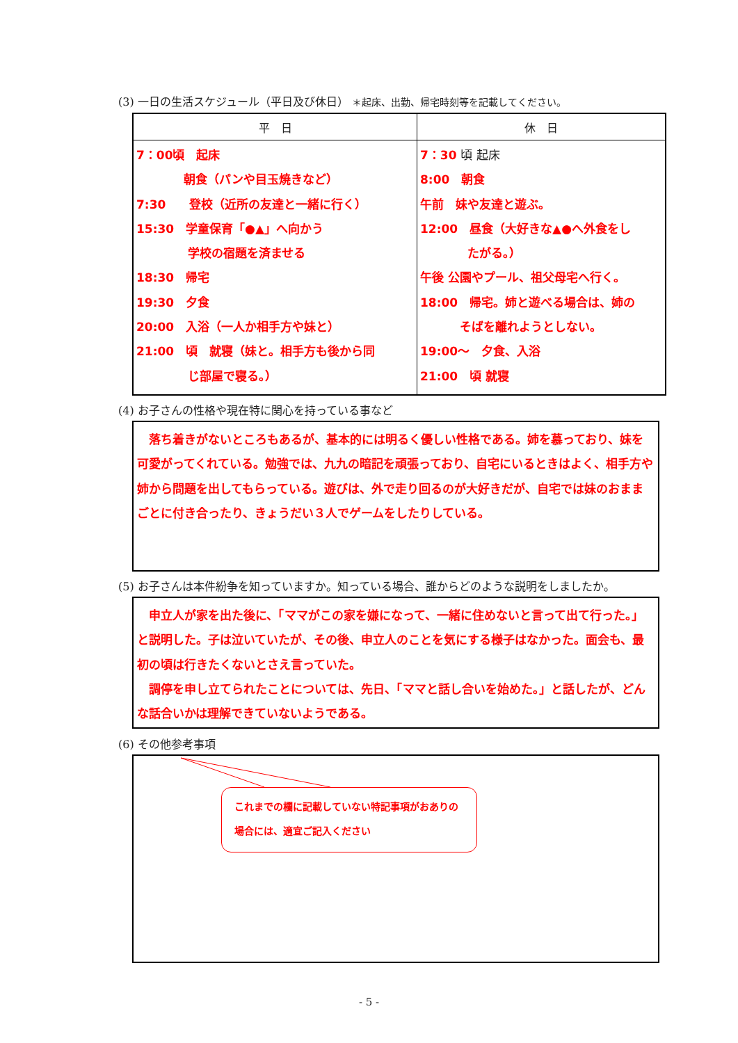(3) 一日の生活スケジュール（平日及び休日） ＊起床、出勤、帰宅時刻等を記載してください。
| 平 日 | 休 日 |
| --- | --- |
| 7：00頃 起床 朝食（パンや目玉焼きなど） 7:30 登校（近所の友達と一緒に行く） 15:30 学童保育「●▲」へ向かう 学校の宿題を済ませる 18:30 帰宅 19:30 夕食 20:00 入浴（一人か相手方や妹と） 21:00 頃 就寝（妹と。相手方も後から同 じ部屋で寝る。） | 7：30 頃 起床 8:00 朝食 午前 妹や友達と遊ぶ。 12:00 昼食（大好きな▲●へ外食をし たがる。） 午後 公園やプール、祖父母宅へ行く。 18:00 帰宅。姉と遊べる場合は、姉の そばを離れようとしない。 19:00～ 夕食、入浴 21:00 頃 就寝 |
(4) お子さんの性格や現在特に関心を持っている事など
　落ち着きがないところもあるが、基本的には明るく優しい性格である。姉を慕っており、妹を可愛がってくれている。勉強では、九九の暗記を頑張っており、自宅にいるときはよく、相手方や姉から問題を出してもらっている。遊びは、外で走り回るのが大好きだが、自宅では妹のおままごとに付き合ったり、きょうだい３人でゲームをしたりしている。
(5) お子さんは本件紛争を知っていますか。知っている場合、誰からどのような説明をしましたか。
　申立人が家を出た後に、「ママがこの家を嫌になって、一緒に住めないと言って出て行った。」と説明した。子は泣いていたが、その後、申立人のことを気にする様子はなかった。面会も、最初の頃は行きたくないとさえ言っていた。
　調停を申し立てられたことについては、先日、「ママと話し合いを始めた。」と話したが、どんな話合いかは理解できていないようである。
(6) その他参考事項
これまでの欄に記載していない特記事項がおありの場合には、適宜ご記入ください
- 5 -